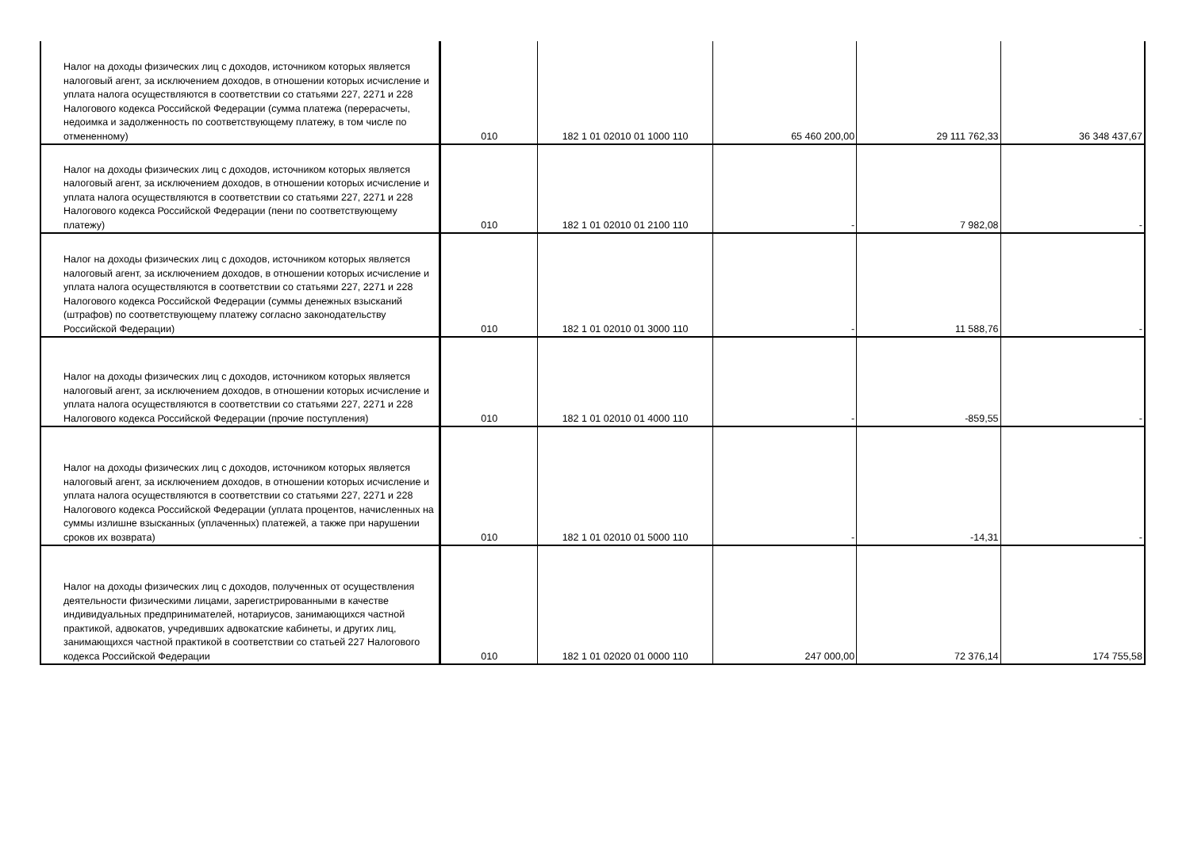| Налог на доходы физических лиц с доходов, источником которых является налоговый агент, за исключением доходов, в отношении которых исчисление и уплата налога осуществляются в соответствии со статьями 227, 2271 и 228 Налогового кодекса Российской Федерации (сумма платежа (перерасчеты, недоимка и задолженность по соответствующему платежу, в том числе по отмененному) | 010 | 182 1 01 02010 01 1000 110 | 65 460 200,00 | 29 111 762,33 | 36 348 437,67 |
| Налог на доходы физических лиц с доходов, источником которых является налоговый агент, за исключением доходов, в отношении которых исчисление и уплата налога осуществляются в соответствии со статьями 227, 2271 и 228 Налогового кодекса Российской Федерации (пени по соответствующему платежу) | 010 | 182 1 01 02010 01 2100 110 | - | 7 982,08 | - |
| Налог на доходы физических лиц с доходов, источником которых является налоговый агент, за исключением доходов, в отношении которых исчисление и уплата налога осуществляются в соответствии со статьями 227, 2271 и 228 Налогового кодекса Российской Федерации (суммы денежных взысканий (штрафов) по соответствующему платежу согласно законодательству Российской Федерации) | 010 | 182 1 01 02010 01 3000 110 | - | 11 588,76 | - |
| Налог на доходы физических лиц с доходов, источником которых является налоговый агент, за исключением доходов, в отношении которых исчисление и уплата налога осуществляются в соответствии со статьями 227, 2271 и 228 Налогового кодекса Российской Федерации (прочие поступления) | 010 | 182 1 01 02010 01 4000 110 | - | -859,55 | - |
| Налог на доходы физических лиц с доходов, источником которых является налоговый агент, за исключением доходов, в отношении которых исчисление и уплата налога осуществляются в соответствии со статьями 227, 2271 и 228 Налогового кодекса Российской Федерации (уплата процентов, начисленных на суммы излишне взысканных (уплаченных) платежей, а также при нарушении сроков их возврата) | 010 | 182 1 01 02010 01 5000 110 | - | -14,31 | - |
| Налог на доходы физических лиц с доходов, полученных от осуществления деятельности физическими лицами, зарегистрированными в качестве индивидуальных предпринимателей, нотариусов, занимающихся частной практикой, адвокатов, учредивших адвокатские кабинеты, и других лиц, занимающихся частной практикой в соответствии со статьей 227 Налогового кодекса Российской Федерации | 010 | 182 1 01 02020 01 0000 110 | 247 000,00 | 72 376,14 | 174 755,58 |